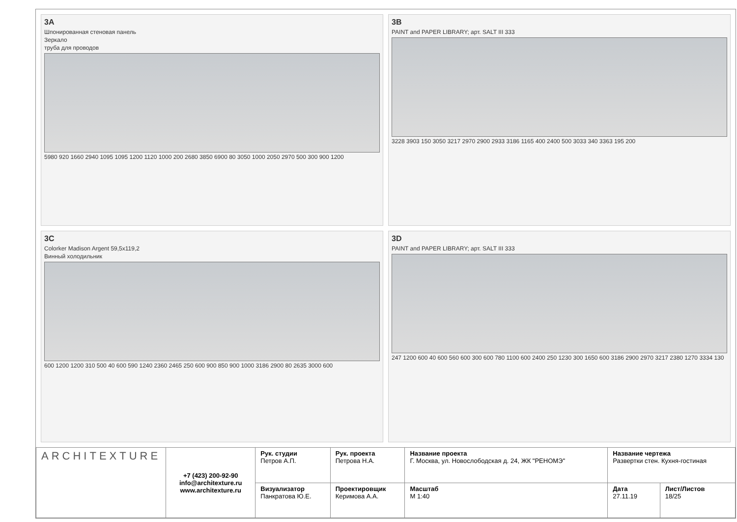3А
Шпонированная стеновая панель
Зеркало
труба для проводов
5980 920 1660 2940 1095 1095 1200 1120 1000 200 2680 3850 6900 80 3050 1000 2050 2970 500 300 900 1200
3B
PAINT and PAPER LIBRARY; арт. SALT III 333
3228 3903 150 3050 3217 2970 2900 2933 3186 1165 400 2400 500 3033 340 3363 195 200
3C
Colorker Madison Argent 59,5x119,2
Винный холодильник
600 1200 1200 310 500 40 600 590 1240 2360 2465 250 600 900 850 900 1000 3186 2900 80 2635 3000 600
3D
PAINT and PAPER LIBRARY; арт. SALT III 333
247 1200 600 40 600 560 600 300 600 780 1100 600 2400 250 1230 300 1650 600 3186 2900 2970 3217 2380 1270 3334 130
| ARCHITEXTURE | +7 (423) 200-92-90 info@architexture.ru www.architexture.ru | Рук. студии Петров А.П. | Рук. проекта Петрова Н.А. | Название проекта Г. Москва, ул. Новослободская д. 24, ЖК "РЕНОМЭ" | Название чертежа Развертки стен. Кухня-гостиная | |
| | | Визуализатор Панкратова Ю.Е. | Проектировщик Керимова А.А. | Масштаб М 1:40 | Дата 27.11.19 | Лист/Листов 18/25 |